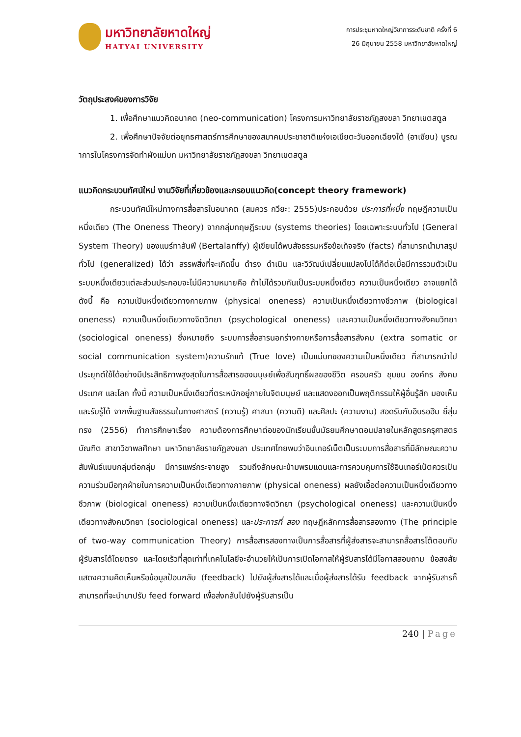มหาวิทยาลัยหาดใหญ่
HATYAI UNIVERSITY
การประชุมหาดใหญ่วิชาการระดับชาติ ครั้งที่ 6
26 มิถุนายน 2558 มหาวิทยาลัยหาดใหญ่
วัตถุประสงค์ของการวิจัย
1. เพื่อศึกษาแนวคิดอนาคต (neo-communication) โครงการมหาวิทยาลัยราชภัฏสงขลา วิทยาเขตสตูล
2. เพื่อศึกษาปัจจัยต่อยุทธศาสตร์การศึกษาของสมาคมประชาชาติแห่งเอเชียตะวันออกเฉียงใต้ (อาเซียน) บูรณาการในโครงการจัดทำผังแม่บท มหาวิทยาลัยราชภัฏสงขลา วิทยาเขตสตูล
แนวคิดกระบวนทัศน์ใหม่ งานวิจัยที่เกี่ยวข้องและกรอบแนวคิด(concept theory framework)
กระบวนทัศน์ใหม่ทางการสื่อสารในอนาคต (สมควร กวียะ: 2555)ประกอบด้วย ประการที่หนึ่ง ทฤษฎีความเป็นหนึ่งเดียว (The Oneness Theory) จากกลุ่มทฤษฎีระบบ (systems theories) โดยเฉพาะระบบทั่วไป (General System Theory) ของแบร์ทาลันฟี (Bertalanffy) ผู้เขียนได้พบสัจธรรมหรือข้อเท็จจริง (facts) ที่สามารถนำมาสรุปทั่วไป (generalized) ได้ว่า สรรพสิ่งที่จะเกิดขึ้น ดำรง ดำเนิน และวิวัฒน์เปลี่ยนแปลงไปได้ก็ต่อเมื่อมีการรวมตัวเป็นระบบหนึ่งเดียวแต่ละส่วนประกอบจะไม่มีความหมายคือ ถ้าไม่ได้รวมกันเป็นระบบหนึ่งเดียว ความเป็นหนึ่งเดียว อาจแยกได้ดังนี้ คือ ความเป็นหนึ่งเดียวทางกายภาพ (physical oneness) ความเป็นหนึ่งเดียวทางชีวภาพ (biological oneness) ความเป็นหนึ่งเดียวทางจิตวิทยา (psychological oneness) และความเป็นหนึ่งเดียวทางสังคมวิทยา (sociological oneness) ซึ่งหมายถึง ระบบการสื่อสารนอกร่างกายหรือการสื่อสารสังคม (extra somatic or social communication system)ความรักแท้ (True love) เป็นแม่บทของความเป็นหนึ่งเดียว ที่สามารถนำไปประยุกต์ใช้ได้อย่างมีประสิทธิภาพสูงสุดในการสื่อสารของมนุษย์เพื่อสัมฤทธิ์ผลของชีวิต ครอบครัว ชุมชน องค์กร สังคม ประเทศ และโลก ทั้งนี้ ความเป็นหนึ่งเดียวที่ตระหนักอยู่ภายในจิตมนุษย์ และแสดงออกเป็นพฤติกรรมให้ผู้อื่นรู้สึก มองเห็น และรับรู้ได้ จากพื้นฐานสัจธรรมในทางศาสตร์ (ความรู้) ศาสนา (ความดี) และศิลปะ (ความงาม) สอดรับกับอิบรอฮิม ยี่สุ่นทรง (2556) ทำการศึกษาเรื่อง ความต้องการศึกษาต่อของนักเรียนชั้นมัธยมศึกษาตอนปลายในหลักสูตรครุศาสตรบัณฑิต สาขาวิชาพลศึกษา มหาวิทยาลัยราชภัฏสงขลา ประเทศไทยพบว่าอินเทอร์เน็ตเป็นระบบการสื่อสารที่มีลักษณะความสัมพันธ์แบบกลุ่มต่อกลุ่ม มีการแพร่กระจายสูง รวมถึงลักษณะข้ามพรมแดนและการควบคุมการใช้อินเทอร์เน็ตควรเป็นความร่วมมือทุกฝ่ายในการความเป็นหนึ่งเดียวทางกายภาพ (physical oneness) ผลยังเอื้อต่อความเป็นหนึ่งเดียวทางชีวภาพ (biological oneness) ความเป็นหนึ่งเดียวทางจิตวิทยา (psychological oneness) และความเป็นหนึ่งเดียวทางสังคมวิทยา (sociological oneness) และประการที่ สอง ทฤษฎีหลักการสื่อสารสองทาง (The principle of two-way communication Theory) การสื่อสารสองทางเป็นการสื่อสารที่ผู้ส่งสารจะสามารถสื่อสารโต้ตอบกับผู้รับสารได้โดยตรง และโดยเร็วที่สุดเท่าที่เทคโนโลยีจะอำนวยให้เป็นการเปิดโอกาสให้ผู้รับสารได้มีโอกาสสอบถาม ข้อสงสัยแสดงความคิดเห็นหรือข้อมูลป้อนกลับ (feedback) ไปยังผู้ส่งสารได้และเมื่อผู้ส่งสารได้รับ feedback จากผู้รับสารก็สามารถที่จะนำมาปรับ feed forward เพื่อส่งกลับไปยังผู้รับสารเป็น
240 | Page